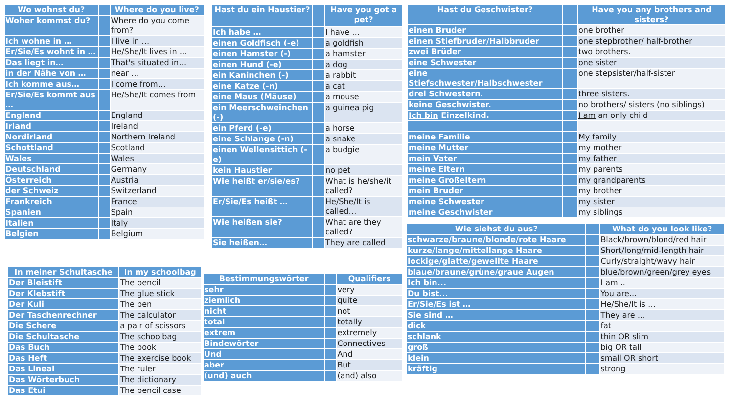| Wo wohnst du? | | Where do you live? |
| --- | --- | --- |
| Woher kommst du? | | Where do you come from? |
| Ich wohne in … | | I live in … |
| Er/Sie/Es wohnt in … | | He/She/It lives in … |
| Das liegt in… | | That's situated in… |
| in der Nähe von … | | near … |
| Ich komme aus… | | I come from… |
| Er/Sie/Es kommt aus … | | He/She/It comes from |
| England | | England |
| Irland | | Ireland |
| Nordirland | | Northern Ireland |
| Schottland | | Scotland |
| Wales | | Wales |
| Deutschland | | Germany |
| Österreich | | Austria |
| der Schweiz | | Switzerland |
| Frankreich | | France |
| Spanien | | Spain |
| Italien | | Italy |
| Belgien | | Belgium |
| In meiner Schultasche | In my schoolbag |
| --- | --- |
| Der Bleistift | The pencil |
| Der Klebstift | The glue stick |
| Der Kuli | The pen |
| Der Taschenrechner | The calculator |
| Die Schere | a pair of scissors |
| Die Schultasche | The schoolbag |
| Das Buch | The book |
| Das Heft | The exercise book |
| Das Lineal | The ruler |
| Das Wörterbuch | The dictionary |
| Das Etui | The pencil case |
| Hast du ein Haustier? | | Have you got a pet? |
| --- | --- | --- |
| Ich habe … | | I have … |
| einen Goldfisch (-e) | | a goldfish |
| einen Hamster (-) | | a hamster |
| einen Hund (-e) | | a dog |
| ein Kaninchen (-) | | a rabbit |
| eine Katze (-n) | | a cat |
| eine Maus (Mäuse) | | a mouse |
| ein Meerschweinchen (-) | | a guinea pig |
| ein Pferd (-e) | | a horse |
| eine Schlange (-n) | | a snake |
| einen Wellensittich (-e) | | a budgie |
| kein Haustier | | no pet |
| Wie heißt er/sie/es? | | What is he/she/it called? |
| Er/Sie/Es heißt … | | He/She/It is called… |
| Wie heißen sie? | | What are they called? |
| Sie heißen… | | They are called |
| Bestimmungswörter | | Qualifiers |
| --- | --- | --- |
| sehr | | very |
| ziemlich | | quite |
| nicht | | not |
| total | | totally |
| extrem | | extremely |
| Bindewörter | | Connectives |
| Und | | And |
| aber | | But |
| (und) auch | | (and) also |
| Hast du Geschwister? | | Have you any brothers and sisters? |
| --- | --- | --- |
| einen Bruder | | one brother |
| einen Stiefbruder/Halbbruder | | one stepbrother/ half-brother |
| zwei Brüder | | two brothers. |
| eine Schwester | | one sister |
| eine Stiefschwester/Halbschwester | | one stepsister/half-sister |
| drei Schwestern. | | three sisters. |
| keine Geschwister. | | no brothers/ sisters (no siblings) |
| Ich bin Einzelkind. | | I am an only child |
| meine Familie | | My family |
| meine Mutter | | my mother |
| mein Vater | | my father |
| meine Eltern | | my parents |
| meine Großeltern | | my grandparents |
| mein Bruder | | my brother |
| meine Schwester | | my sister |
| meine Geschwister | | my siblings |
| Wie siehst du aus? | | What do you look like? |
| --- | --- | --- |
| schwarze/braune/blonde/rote Haare | | Black/brown/blond/red hair |
| kurze/lange/mittellange Haare | | Short/long/mid-length hair |
| lockige/glatte/gewellte Haare | | Curly/straight/wavy hair |
| blaue/braune/grüne/graue Augen | | blue/brown/green/grey eyes |
| Ich bin... | | I am... |
| Du bist... | | You are... |
| Er/Sie/Es ist … | | He/She/It is … |
| Sie sind … | | They are … |
| dick | | fat |
| schlank | | thin OR slim |
| groß | | big OR tall |
| klein | | small OR short |
| kräftig | | strong |